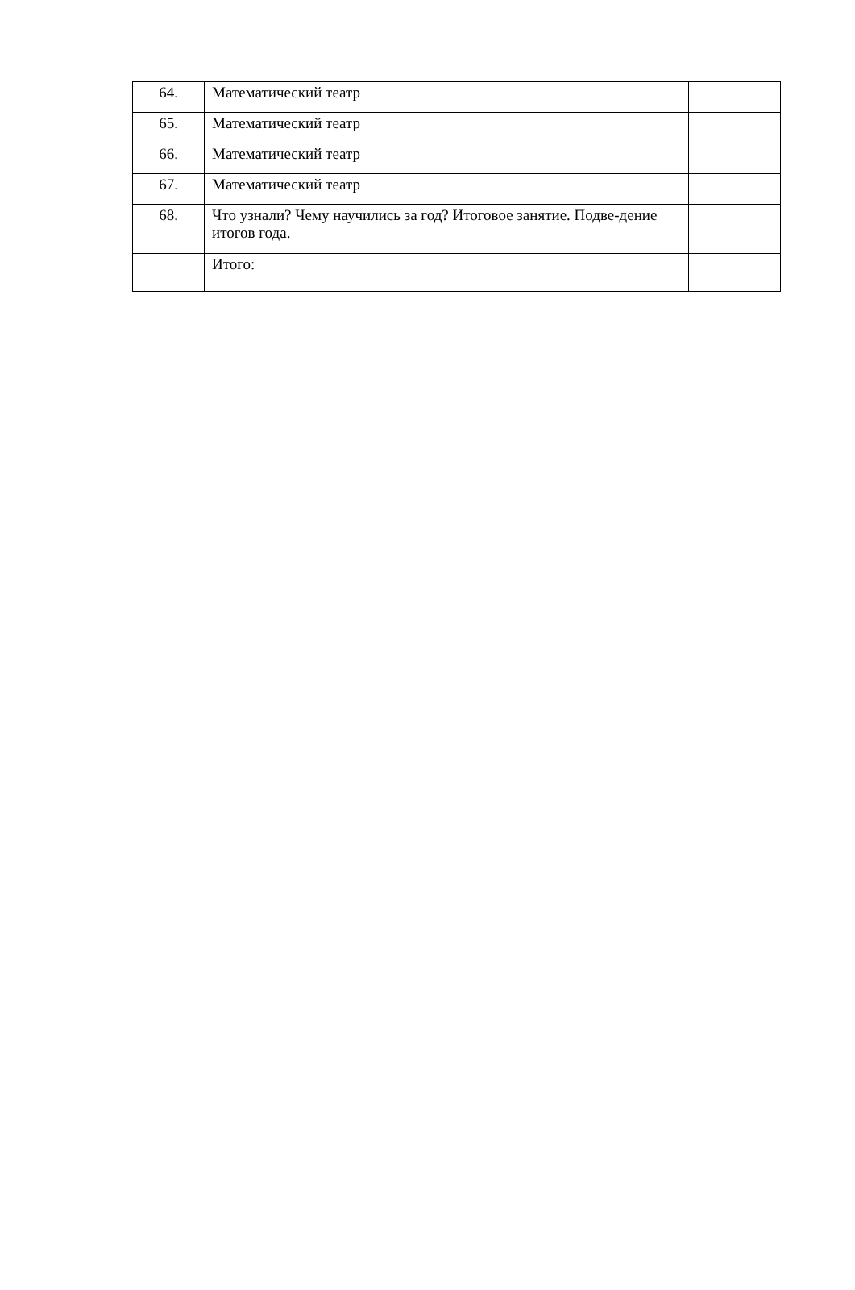| 64. | Математический театр | |
| 65. | Математический театр | |
| 66. | Математический театр | |
| 67. | Математический театр | |
| 68. | Что узнали? Чему научились за год? Итоговое занятие. Подве-дение итогов года. | |
| | Итого: | |